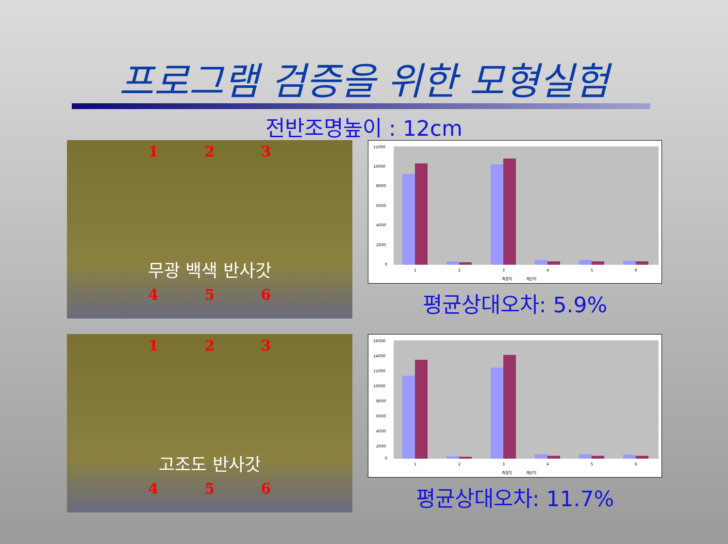프로그램 검증을 위한 모형실험
전반조명높이 : 12cm
1 2 3
무광 백색 반사갓
4 5 6
12000
10000
8000
6000
4000
2000
0
1
2
3
4
5
6
측정치
계산치
평균상대오차: 5.9%
1 2 3
고조도 반사갓
4 5 6
16000
14000
12000
10000
8000
6000
4000
2000
0
1
2
3
4
5
6
측정치
계산치
평균상대오차: 11.7%